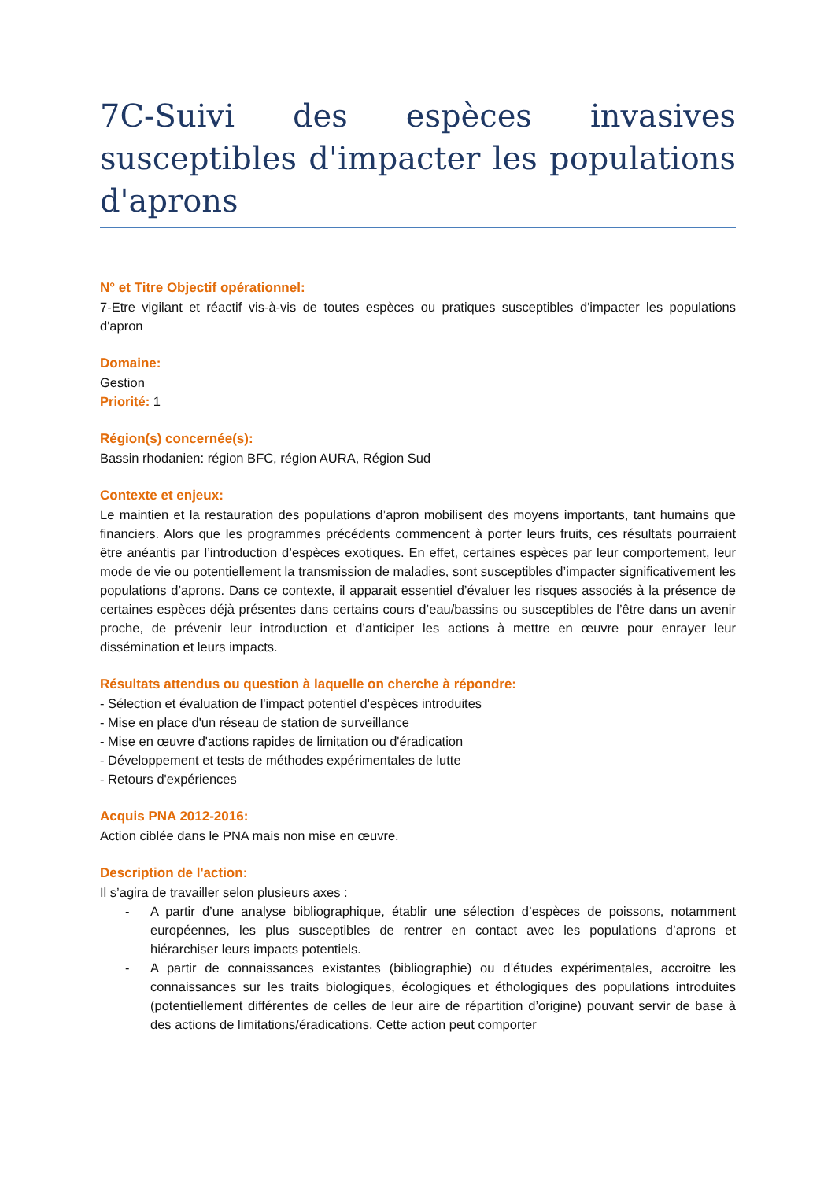7C-Suivi des espèces invasives susceptibles d'impacter les populations d'aprons
N° et Titre Objectif opérationnel:
7-Etre vigilant et réactif vis-à-vis de toutes espèces ou pratiques susceptibles d'impacter les populations d'apron
Domaine:
Gestion
Priorité: 1
Région(s) concernée(s):
Bassin rhodanien: région BFC, région AURA, Région Sud
Contexte et enjeux:
Le maintien et la restauration des populations d’apron mobilisent des moyens importants, tant humains que financiers. Alors que les programmes précédents commencent à porter leurs fruits, ces résultats pourraient être anéantis par l’introduction d’espèces exotiques. En effet, certaines espèces par leur comportement, leur mode de vie ou potentiellement la transmission de maladies, sont susceptibles d’impacter significativement les populations d’aprons. Dans ce contexte, il apparait essentiel d’évaluer les risques associés à la présence de certaines espèces déjà présentes dans certains cours d’eau/bassins ou susceptibles de l’être dans un avenir proche, de prévenir leur introduction et d’anticiper les actions à mettre en œuvre pour enrayer leur dissémination et leurs impacts.
Résultats attendus ou question à laquelle on cherche à répondre:
- Sélection et évaluation de l'impact potentiel d'espèces introduites
- Mise en place d'un réseau de station de surveillance
- Mise en œuvre d'actions rapides de limitation ou d'éradication
- Développement et tests de méthodes expérimentales de lutte
- Retours d'expériences
Acquis PNA 2012-2016:
Action ciblée dans le PNA mais non mise en œuvre.
Description de l'action:
Il s’agira de travailler selon plusieurs axes :
- A partir d’une analyse bibliographique, établir une sélection d’espèces de poissons, notamment européennes, les plus susceptibles de rentrer en contact avec les populations d’aprons et hiérarchiser leurs impacts potentiels.
- A partir de connaissances existantes (bibliographie) ou d’études expérimentales, accroitre les connaissances sur les traits biologiques, écologiques et éthologiques des populations introduites (potentiellement différentes de celles de leur aire de répartition d’origine) pouvant servir de base à des actions de limitations/éradications. Cette action peut comporter